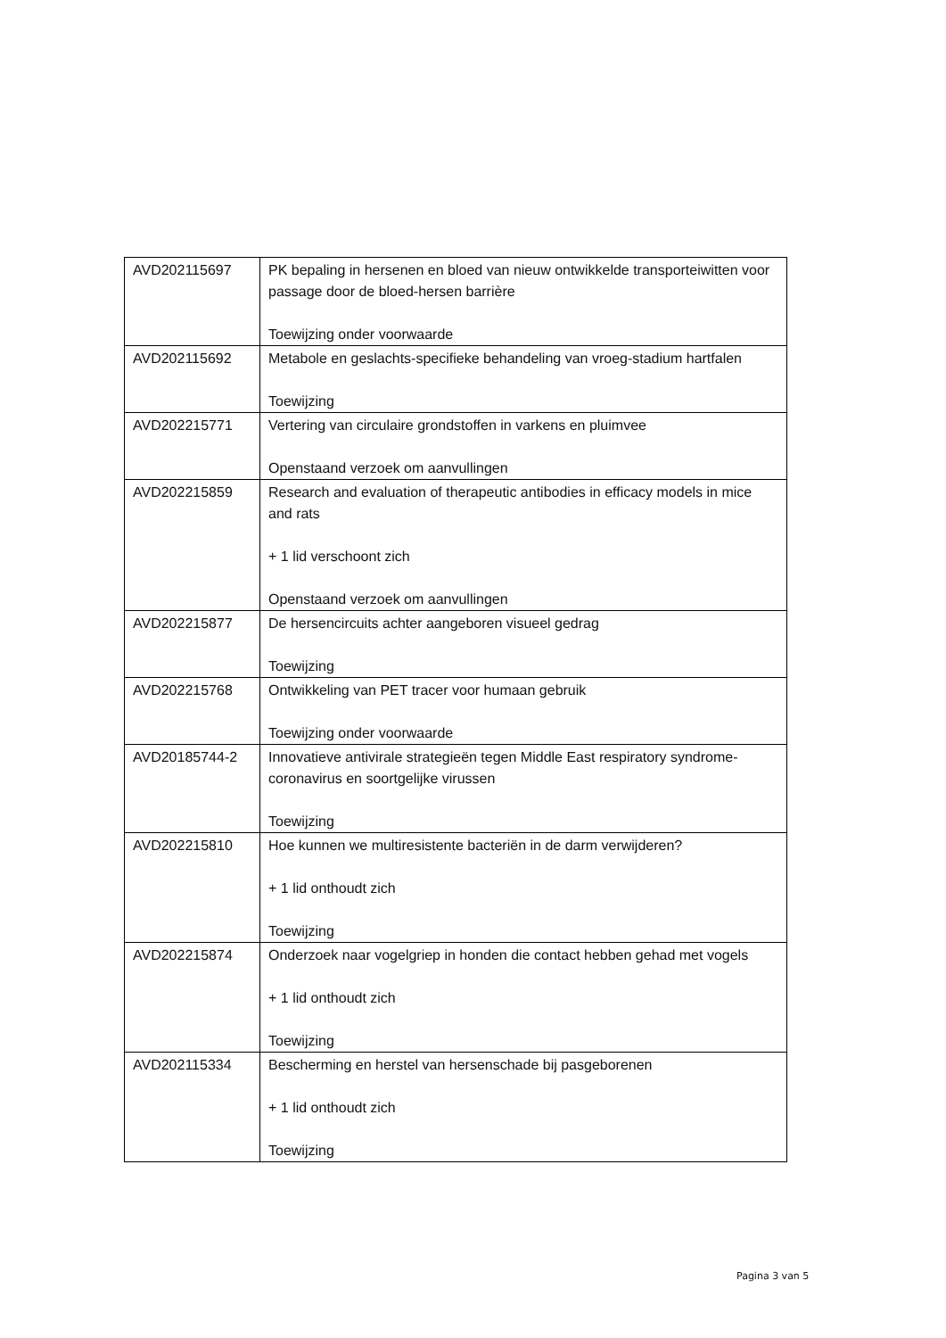| AVD202115697 | PK bepaling in hersenen en bloed van nieuw ontwikkelde transporteiwitten voor passage door de bloed-hersen barrière Toewijzing onder voorwaarde |
| AVD202115692 | Metabole en geslachts-specifieke behandeling van vroeg-stadium hartfalen Toewijzing |
| AVD202215771 | Vertering van circulaire grondstoffen in varkens en pluimvee Openstaand verzoek om aanvullingen |
| AVD202215859 | Research and evaluation of therapeutic antibodies in efficacy models in mice and rats + 1 lid verschoont zich Openstaand verzoek om aanvullingen |
| AVD202215877 | De hersencircuits achter aangeboren visueel gedrag Toewijzing |
| AVD202215768 | Ontwikkeling van PET tracer voor humaan gebruik Toewijzing onder voorwaarde |
| AVD20185744-2 | Innovatieve antivirale strategieën tegen Middle East respiratory syndrome-coronavirus en soortgelijke virussen Toewijzing |
| AVD202215810 | Hoe kunnen we multiresistente bacteriën in de darm verwijderen? + 1 lid onthoudt zich Toewijzing |
| AVD202215874 | Onderzoek naar vogelgriep in honden die contact hebben gehad met vogels + 1 lid onthoudt zich Toewijzing |
| AVD202115334 | Bescherming en herstel van hersenschade bij pasgeborenen + 1 lid onthoudt zich Toewijzing |
Pagina 3 van 5